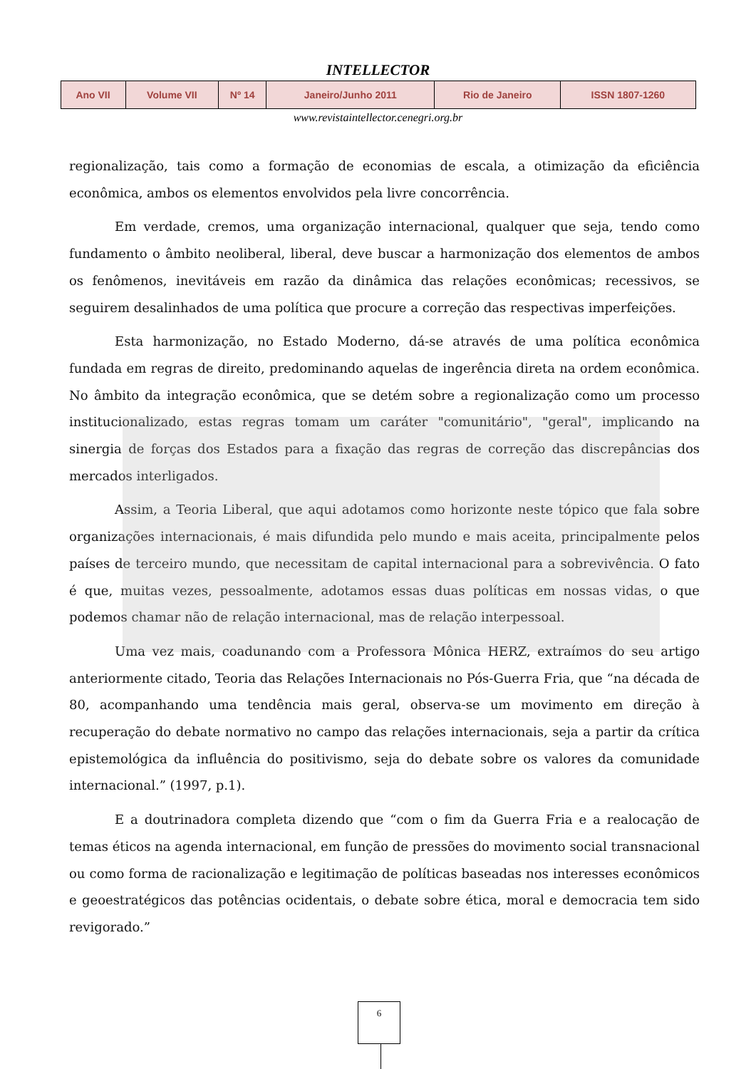INTELLECTOR
| Ano VII | Volume VII | Nº 14 | Janeiro/Junho 2011 | Rio de Janeiro | ISSN 1807-1260 |
www.revistaintellector.cenegri.org.br
regionalização, tais como a formação de economias de escala, a otimização da eficiência econômica, ambos os elementos envolvidos pela livre concorrência.
Em verdade, cremos, uma organização internacional, qualquer que seja, tendo como fundamento o âmbito neoliberal, liberal, deve buscar a harmonização dos elementos de ambos os fenômenos, inevitáveis em razão da dinâmica das relações econômicas; recessivos, se seguirem desalinhados de uma política que procure a correção das respectivas imperfeições.
Esta harmonização, no Estado Moderno, dá-se através de uma política econômica fundada em regras de direito, predominando aquelas de ingerência direta na ordem econômica. No âmbito da integração econômica, que se detém sobre a regionalização como um processo institucionalizado, estas regras tomam um caráter "comunitário", "geral", implicando na sinergia de forças dos Estados para a fixação das regras de correção das discrepâncias dos mercados interligados.
Assim, a Teoria Liberal, que aqui adotamos como horizonte neste tópico que fala sobre organizações internacionais, é mais difundida pelo mundo e mais aceita, principalmente pelos países de terceiro mundo, que necessitam de capital internacional para a sobrevivência. O fato é que, muitas vezes, pessoalmente, adotamos essas duas políticas em nossas vidas, o que podemos chamar não de relação internacional, mas de relação interpessoal.
Uma vez mais, coadunando com a Professora Mônica HERZ, extraímos do seu artigo anteriormente citado, Teoria das Relações Internacionais no Pós-Guerra Fria, que “na década de 80, acompanhando uma tendência mais geral, observa-se um movimento em direção à recuperação do debate normativo no campo das relações internacionais, seja a partir da crítica epistemológica da influência do positivismo, seja do debate sobre os valores da comunidade internacional.” (1997, p.1).
E a doutrinadora completa dizendo que “com o fim da Guerra Fria e a realocação de temas éticos na agenda internacional, em função de pressões do movimento social transnacional ou como forma de racionalização e legitimação de políticas baseadas nos interesses econômicos e geoestratégicos das potências ocidentais, o debate sobre ética, moral e democracia tem sido revigorado.”
6